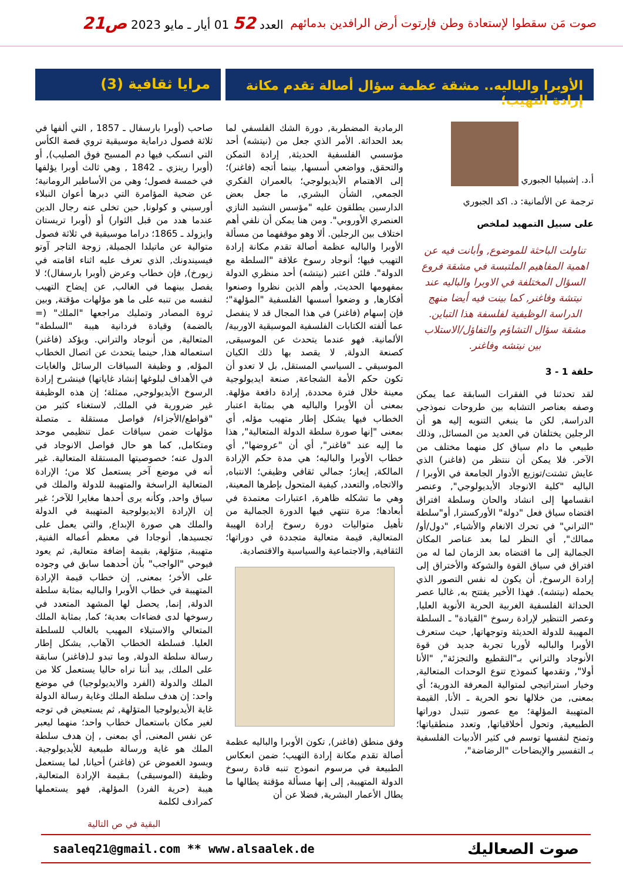صوت مَن سقطوا لإستعادة وطن فإرتوت أرض الرافدين بدمائهم
العدد 52 01 أيار ـ مايو 2023 ص21
الأوبرا والباليه.. مشقة عظمة سؤال أصالة تقدم مكانة إرادة التهيب؛
مرايا ثقافية (3)
أ.د. إشبيليا الجبوري
ترجمة عن الألمانية: د. اكد الجبوري
على سبيل التمهيد لملخص
تناولت الباحثة للموضوع, وأبانت فيه عن اهمية المفاهيم الملتبسة في مشقة فروع السؤال المختلفة في الاوبرا والباليه عند نيتشة وفاغنر, كما بينت فيه أيضا منهج الدراسة الوظيفية لفلسفة هذا التباين. مشقة سؤال التشاؤم والتفاؤل/الاستلاب بين نيتشه وفاغنر.
حلقة 1 - 3
لقد تحدثنا في الفقرات السابقة عما يمكن وصفه بعناصر التشابه بين طروحات نموذجي الدراسة, لكن ما ينبغي التنويه إليه هو أن الرجلين يختلفان في العديد من المسائل, وذلك طبيعي ما دام سياق كل منهما مختلف من الآخر. فلا يمكن أن ننتظر من (فاغنر) الذي عايش تشتت/توزيع الأدوار الجامعة في الأوبرا /الباليه "كلية الانوجاد الأيديولوجي", وعنصر انقسامها إلى انشاد والحان وسلطة افتراق اقتضاه سياق فعل "دولة" الأوركسترا, أو"سلطة "التراني" في تحرك الانغام والأشياء, "دول/أو/ممالك", أي النظر لما بعد عناصر المكان الجمالية إلى ما اقتضاه بعد الزمان لما له من افتراق في سياق القوة والشوكة والأختراق إلى إرادة الرسوخ, أن يكون له نفس التصور الذي يحمله (نيتشه). فهذا الأخير يفتتح به, غالبا عصر الحداثة الفلسفية الغربية الحرية الأنوية العليا, وعصر التنظير لإرادة رسوخ "القيادة" ـ السلطة المهيبة للدولة الحديثة وتوجهاتها, حيث ستعرف الأوبرا والباليه لأوربا تجربة جديد فن قوة الأنوجاد والتراني بـ"التقطيع والتجزئة", "الأنا أولا", وتقدمها كنموذج تنوع الوحدات المتعالية, وخيار استراتيجي لمتوالية المعرفة الدورية؛ أي بمعنى, من خلالها نحو الحرية ـ الأنا, القيمة المتهيبة المؤلهة؛ مع عصور تتبدل دوراتها الطبيعية, وتحول أخلاقياتها, وتعدد منطقياتها؛ وتمنح لنفسها توسم في كثير الأدبيات الفلسفية بـ التفسير والإيضاحات "الرضاضة"،
الرمادية المضطربة, دورة الشك الفلسفي لما بعد الحداثة. الأمر الذي جعل من (نيتشه) أحد مؤسسي الفلسفية الحديثة, إرادة التمكن والتحقق, وواضعي أسسها, بينما أتجه (فاغنر)؛ إلى الاهتمام الأيديولوجي؛ بالعمران الفكري الجمعي, الشأن البشري, ما جعل بعض الدارسين يطلقون عليه "مؤسس النشيد النازي العنصري الأوروبي". ومن هنا يمكن أن نلفي أهم اختلاف بين الرجلين. ألا وهو موقفهما من مسألة الأوبرا والباليه عظمة أصالة تقدم مكانة إرادة التهيب فيها؛ أنوجاد رسوخ علاقة "السلطة مع الدولة". فلئن اعتبر (نيتشه) أحد منظري الدولة بمفهومها الحديث, وأهم الذين نظروا وصنعوا أفكارها, و وضعوا أسسها الفلسفية "المؤلهة"؛ فإن إسهام (فاغنر) في هذا المجال قد لا ينفصل عما ألفته الكتابات الفلسفية الموسيقية الاوربية/ الألمانية. فهو عندما يتحدث عن الموسيقى, كصنعة الدولة, لا يقصد بها ذلك الكيان الموسيقي ـ السياسي المستقل, بل لا تعدو أن تكون حكم الأمة الشجاعة, صنعة ايديولوجية معينة خلال فترة محددة, إرادة دافعة مؤلهة. بمعنى أن الأوبرا والباليه هي بمثابة اعتبار الخطاب فيها يشكل إطار متهيب مؤله, أي بمعنى "إنها صورة سلطة الدولة المتعالية", هذا ما إليه عند "فاغنر", أي أن "عروضها", أي خطاب الأوبرا والباليه؛ هي مدة حكم الإرادة المالكة, إيعاز؛ جمالي ثقافي وظيفي؛ الانتباه, والاتجاه, والتعدد, كيفية المتحول بإطرها المعينة, وهي ما تشكله ظاهرة, اعتبارات معتمدة في أبعادها؛ مرة تنتهي فيها الدورة الجمالية من تأهيل متواليات دورة رسوخ إرادة الهيبة المتعالية, قيمة متعالية متجددة في دوراتها؛ الثقافية, والاجتماعية والسياسية والاقتصادية.
وفق منطق (فاغنر), تكون الأوبرا والباليه عظمة أصالة تقدم مكانة إرادة التهيب؛ ضمن انعكاس الطبيعة في مرسوم انموذج تنبه قادة رسوخ الدولة المتهيبة, إلى إنها مسألة مؤقتة يطالها ما يطال الأعمار البشرية, فضلا عن أن
صاحب (أوبرا بارسفال ـ 1857 , التي ألفها في ثلاثة فصول دراماية موسيقية تروي قصة الكأس التي انسكب فيها دم المسيح فوق الصليب), أو (أوبرا رينزي ـ 1842 , وهي ثالث أوبرا يؤلفها في خمسة فصول؛ وهي من الأساطير الرومانية؛ عن ضحية المؤامرة التي دبرها أعوان النبلاء أورسيني و كولونا, حين تخلى عنه رجال الدين عندما هدد من قبل الثوار) أو (أوبرا تريستان وايزولد ـ 1865؛ دراما موسيقية في ثلاثة فصول متوالية عن ماتيلدا الجميلة, زوجة التاجر آوتو فيسيندونك, الذي تعرف عليه اثناء اقامته في زيورخ), فإن خطاب وعرض (أوبرا بارسفال)؛ لا يفصل بينهما في الغالب, عن إيضاح التهيب لنفسه من تنبه على ما هو مؤلهات مؤقتة, وبين ثروة المصادر وتمليك مراجعها "الملك" (= بالضمة) وقيادة فردانية هيبة "السلطة" المتعالية, من أنوجاد والتراني. ويؤكد (فاغنر) استعماله هذا, حينما يتحدث عن اتصال الخطاب المؤله, و وظيفة السياقات الرسائل والغايات في الأهداف لبلوغها إنشاد غاياتها) فينشرح إرادة الرسوخ الأيديولوجي, ممثلة؛ إن هذه الوظيفة غير ضرورية في الملك, لاستغناء كثير من "قواطع/الأجزاء/ فواصل مستقلة ـ متصلة مؤلهات ضمن سياقات عمل تنظيمي موحد ومتكامل, كما هو حال فواصل الانوجاد في الدول عنه؛ خصوصيتها المستقلة المتعالية. غير أنه في موضع آخر يستعمل كلا من؛ الإرادة المتعالية الراسخة والمتهيبة للدولة والملك في سياق واحد, وكأنه يرى أحدها مغايرا للآخر؛ غير إن الإرادة الايديولوجية المتهيبة في الدولة والملك هي صورة الإبداع, والتي يعمل على تجسيدها, أنوجادا في معظم أعماله الفنية, متهيبة, متؤلهة, بقيمة إضافة متعالية, ثم يعود فيوحي "الواجب" بأن أحدهما سابق في وجوده على الأخر؛ بمعنى, إن خطاب قيمة الإرادة المتهيبة في خطاب الأوبرا والباليه بمثابة سلطة الدولة, إنما, يحصل لها المشهد المتعدد في رسوخها لدى فضاءات بعدية؛ كما, بمثابة الملك المتعالي والاستيلاء المهيب بالغالب للسلطة العليا. فسلطة الخطاب الآهاب, يشكل إطار رسالة سلطة الدولة, وما تبدو لـ(فاغنر) سابقة على الملك, بيد أننا نراه حاليا يستعمل كلا من الملك والدولة (الفرد والايديولوجيا) في موضع واحد: إن هدف سلطة الملك وغاية رسالة الدولة غاية الأيديولوجيا المتؤلهة, ثم يستعيض في توجه لغير مكان باستعمال خطاب واحد؛ منهما ليعبر عن نفس المعنى, أي بمعنى , إن هدف سلطة الملك هو غاية ورسالة طبيعية للأيديولوجية. ويسود الغموض عن (فاغنر) أحيانا, لما يستعمل وظيفة (الموسيقى) بـقيمة الإرادة المتعالية, هيبة (حرية الفرد) المؤلهة, فهو يستعملها كمرادف لكلمة
البقية في ص التالية
saaleq21@gmail.com ** www.alsaalek.de صوت الصعاليك